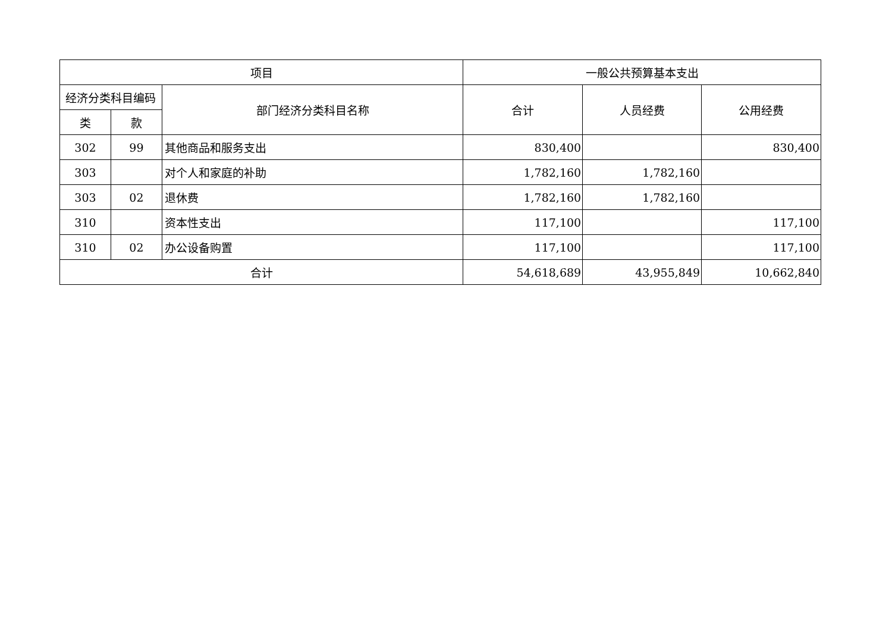| 项目 | | | 一般公共预算基本支出 | | |
| --- | --- | --- | --- | --- | --- |
| 经济分类科目编码 | | 部门经济分类科目名称 | 合计 | 人员经费 | 公用经费 |
| 类 | 款 | | | | |
| 302 | 99 | 其他商品和服务支出 | 830,400 | | 830,400 |
| 303 | | 对个人和家庭的补助 | 1,782,160 | 1,782,160 | |
| 303 | 02 | 退休费 | 1,782,160 | 1,782,160 | |
| 310 | | 资本性支出 | 117,100 | | 117,100 |
| 310 | 02 | 办公设备购置 | 117,100 | | 117,100 |
| 合计 | | | 54,618,689 | 43,955,849 | 10,662,840 |